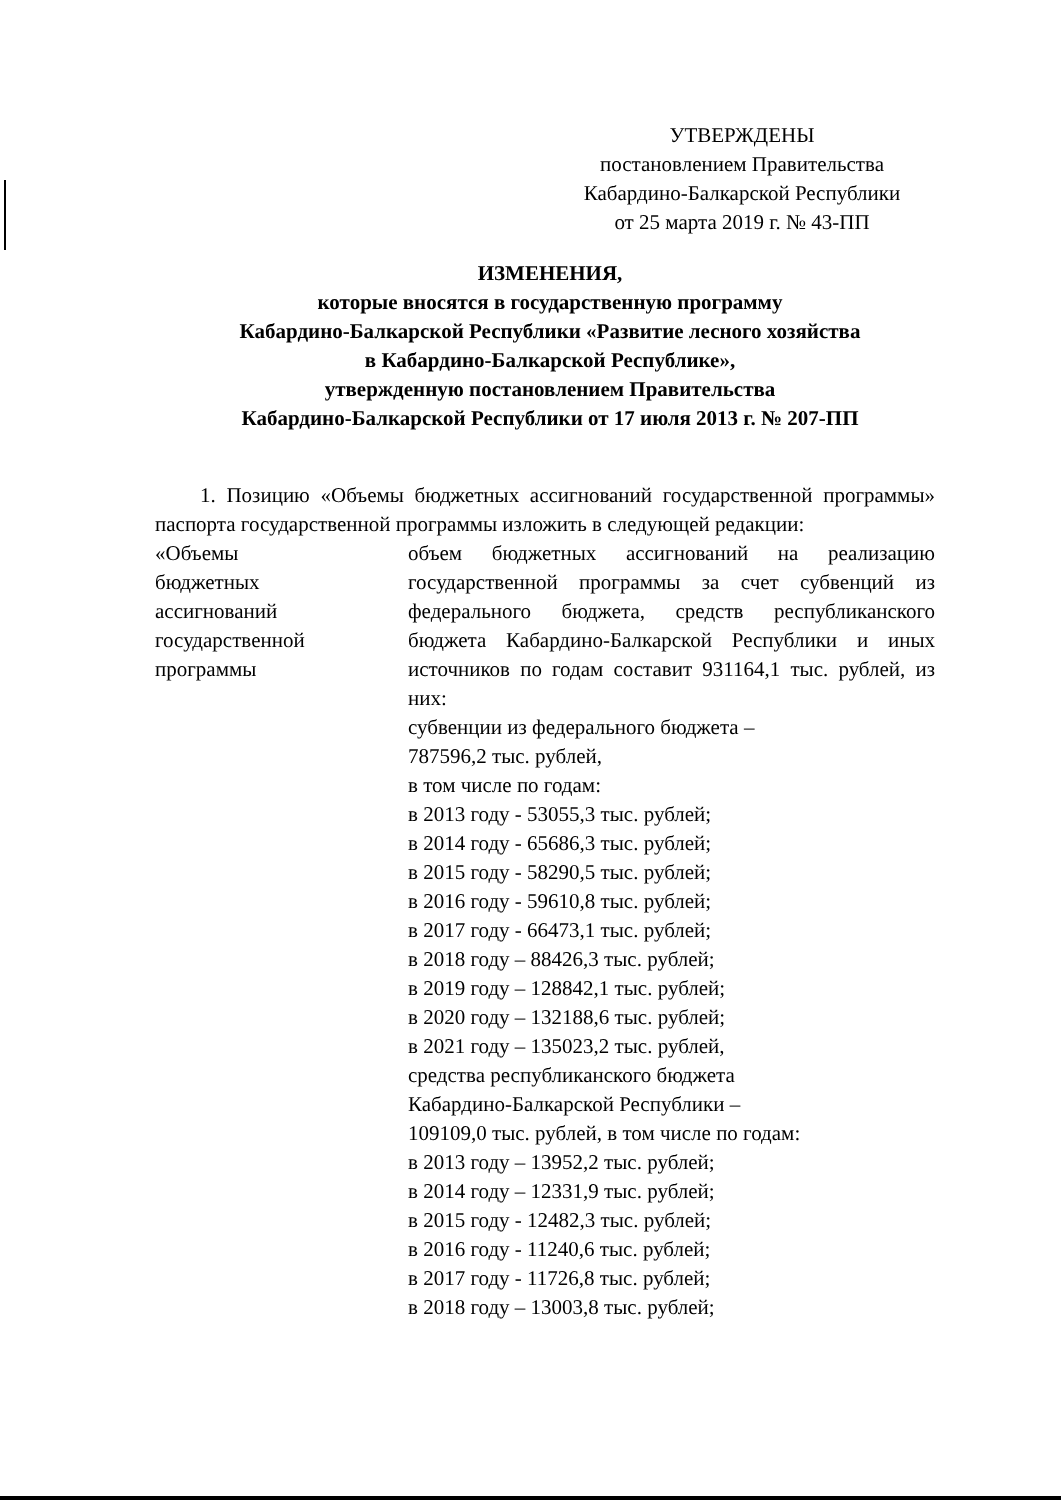УТВЕРЖДЕНЫ
постановлением Правительства
Кабардино-Балкарской Республики
от 25 марта 2019 г. № 43-ПП
ИЗМЕНЕНИЯ,
которые вносятся в государственную программу
Кабардино-Балкарской Республики «Развитие лесного хозяйства
в Кабардино-Балкарской Республике»,
утвержденную постановлением Правительства
Кабардино-Балкарской Республики от 17 июля 2013 г. № 207-ПП
1. Позицию «Объемы бюджетных ассигнований государственной программы» паспорта государственной программы изложить в следующей редакции:
«Объемы
бюджетных
ассигнований
государственной
программы
объем бюджетных ассигнований на реализацию государственной программы за счет субвенций из федерального бюджета, средств республиканского бюджета Кабардино-Балкарской Республики и иных источников по годам составит 931164,1 тыс. рублей, из них:
субвенции из федерального бюджета –
787596,2 тыс. рублей,
в том числе по годам:
в 2013 году - 53055,3 тыс. рублей;
в 2014 году - 65686,3 тыс. рублей;
в 2015 году - 58290,5 тыс. рублей;
в 2016 году - 59610,8 тыс. рублей;
в 2017 году - 66473,1 тыс. рублей;
в 2018 году – 88426,3 тыс. рублей;
в 2019 году – 128842,1 тыс. рублей;
в 2020 году – 132188,6 тыс. рублей;
в 2021 году – 135023,2 тыс. рублей,
средства республиканского бюджета
Кабардино-Балкарской Республики –
109109,0 тыс. рублей, в том числе по годам:
в 2013 году – 13952,2 тыс. рублей;
в 2014 году – 12331,9 тыс. рублей;
в 2015 году - 12482,3 тыс. рублей;
в 2016 году - 11240,6 тыс. рублей;
в 2017 году - 11726,8 тыс. рублей;
в 2018 году – 13003,8 тыс. рублей;